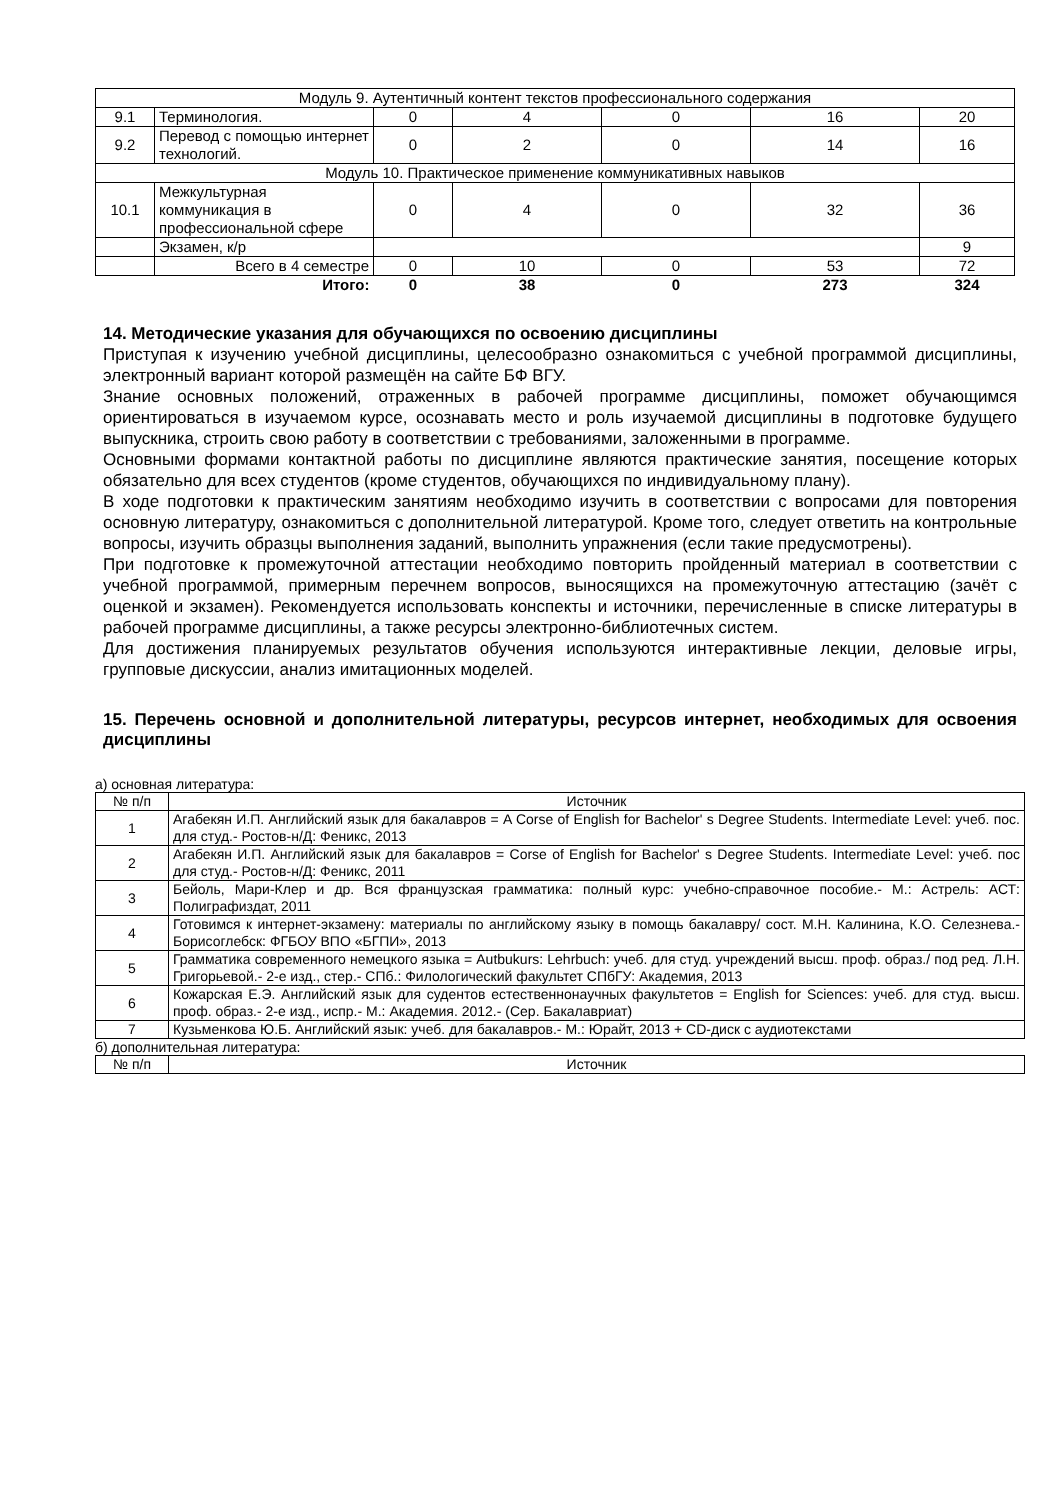| Модуль 9. Аутентичный контент текстов профессионального содержания | | | | | | |
| 9.1 | Терминология. | 0 | 4 | 0 | 16 | 20 |
| 9.2 | Перевод с помощью интернет технологий. | 0 | 2 | 0 | 14 | 16 |
| Модуль 10. Практическое применение коммуникативных навыков | | | | | | |
| 10.1 | Межкультурная коммуникация в профессиональной сфере | 0 | 4 | 0 | 32 | 36 |
| | Экзамен, к/р | | | | | 9 |
| | Всего в 4 семестре | 0 | 10 | 0 | 53 | 72 |
| | Итого: | 0 | 38 | 0 | 273 | 324 |
14. Методические указания для обучающихся по освоению дисциплины
Приступая к изучению учебной дисциплины, целесообразно ознакомиться с учебной программой дисциплины, электронный вариант которой размещён на сайте БФ ВГУ.
Знание основных положений, отраженных в рабочей программе дисциплины, поможет обучающимся ориентироваться в изучаемом курсе, осознавать место и роль изучаемой дисциплины в подготовке будущего выпускника, строить свою работу в соответствии с требованиями, заложенными в программе.
Основными формами контактной работы по дисциплине являются практические занятия, посещение которых обязательно для всех студентов (кроме студентов, обучающихся по индивидуальному плану).
В ходе подготовки к практическим занятиям необходимо изучить в соответствии с вопросами для повторения основную литературу, ознакомиться с дополнительной литературой. Кроме того, следует ответить на контрольные вопросы, изучить образцы выполнения заданий, выполнить упражнения (если такие предусмотрены).
При подготовке к промежуточной аттестации необходимо повторить пройденный материал в соответствии с учебной программой, примерным перечнем вопросов, выносящихся на промежуточную аттестацию (зачёт с оценкой и экзамен). Рекомендуется использовать конспекты и источники, перечисленные в списке литературы в рабочей программе дисциплины, а также ресурсы электронно-библиотечных систем.
Для достижения планируемых результатов обучения используются интерактивные лекции, деловые игры, групповые дискуссии, анализ имитационных моделей.
15. Перечень основной и дополнительной литературы, ресурсов интернет, необходимых для освоения дисциплины
а) основная литература:
| № п/п | Источник |
| 1 | Агабекян И.П. Английский язык для бакалавров = A Corse of English for Bachelor' s Degree Students. Intermediate Level: учеб. пос. для студ.- Ростов-н/Д: Феникс, 2013 |
| 2 | Агабекян И.П. Английский язык для бакалавров = Corse of English for Bachelor' s Degree Students. Intermediate Level: учеб. пос для студ.- Ростов-н/Д: Феникс, 2011 |
| 3 | Бейоль, Мари-Клер и др. Вся французская грамматика: полный курс: учебно-справочное пособие.- М.: Астрель: АСТ: Полиграфиздат, 2011 |
| 4 | Готовимся к интернет-экзамену: материалы по английскому языку в помощь бакалавру/ сост. М.Н. Калинина, К.О. Селезнева.- Борисоглебск: ФГБОУ ВПО «БГПИ», 2013 |
| 5 | Грамматика современного немецкого языка = Autbukurs: Lehrbuch: учеб. для студ. учреждений высш. проф. образ./ под ред. Л.Н. Григорьевой.- 2-е изд., стер.- СПб.: Филологический факультет СПбГУ: Академия, 2013 |
| 6 | Кожарская Е.Э. Английский язык для судентов естественнонаучных факультетов = English for Sciences: учеб. для студ. высш. проф. образ.- 2-е изд., испр.- М.: Академия. 2012.- (Сер. Бакалавриат) |
| 7 | Кузьменкова Ю.Б. Английский язык: учеб. для бакалавров.- М.: Юрайт, 2013 + CD-диск с аудиотекстами |
б) дополнительная литература:
| № п/п | Источник |